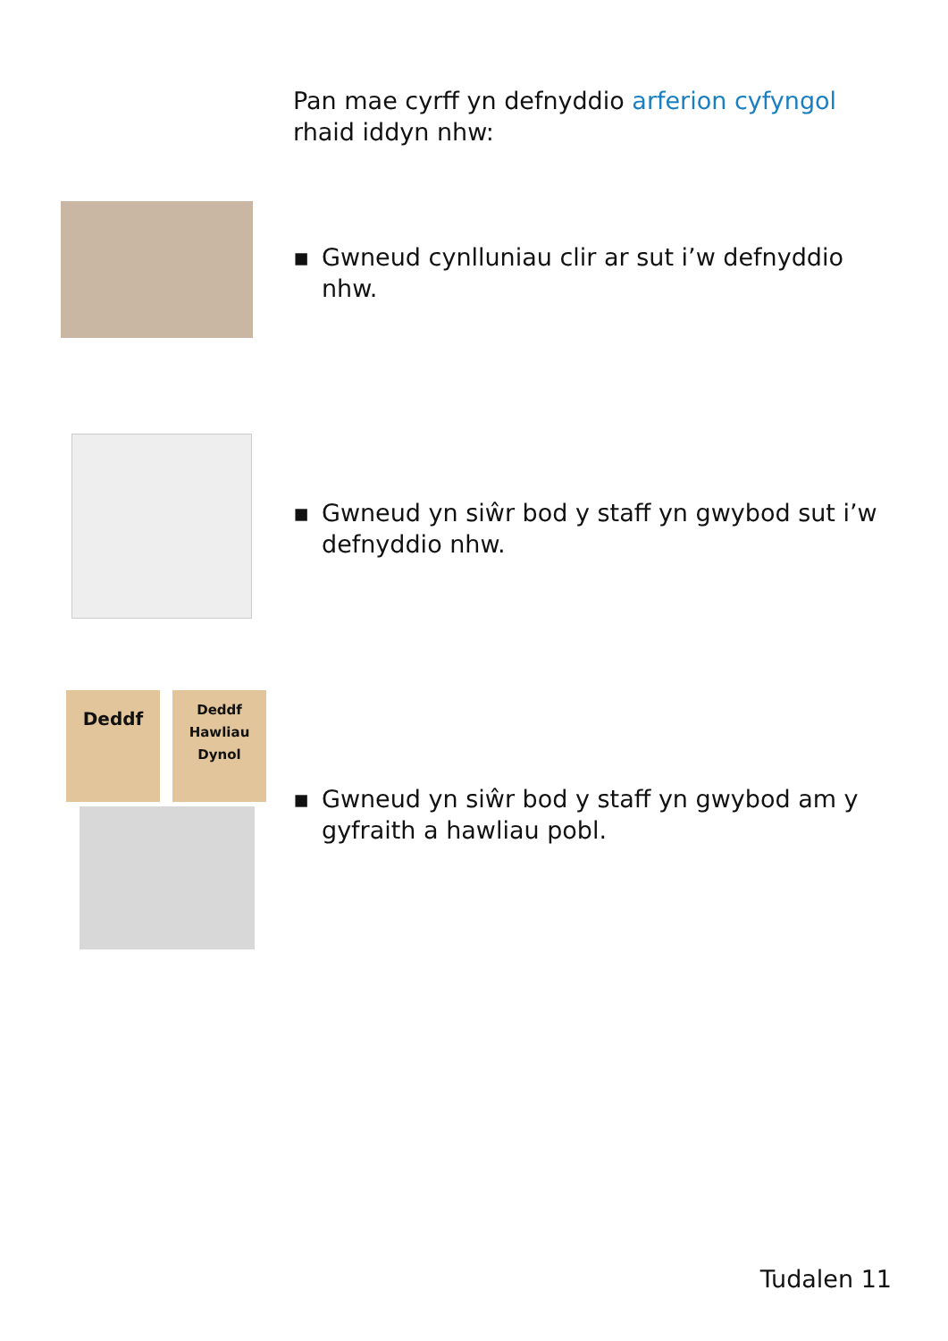Pan mae cyrff yn defnyddio arferion cyfyngol rhaid iddyn nhw:
▪ Gwneud cynlluniau clir ar sut i’w defnyddio nhw.
▪ Gwneud yn siŵr bod y staff yn gwybod sut i’w defnyddio nhw.
Deddf
Deddf
Hawliau
Dynol
▪ Gwneud yn siŵr bod y staff yn gwybod am y gyfraith a hawliau pobl.
Tudalen 11